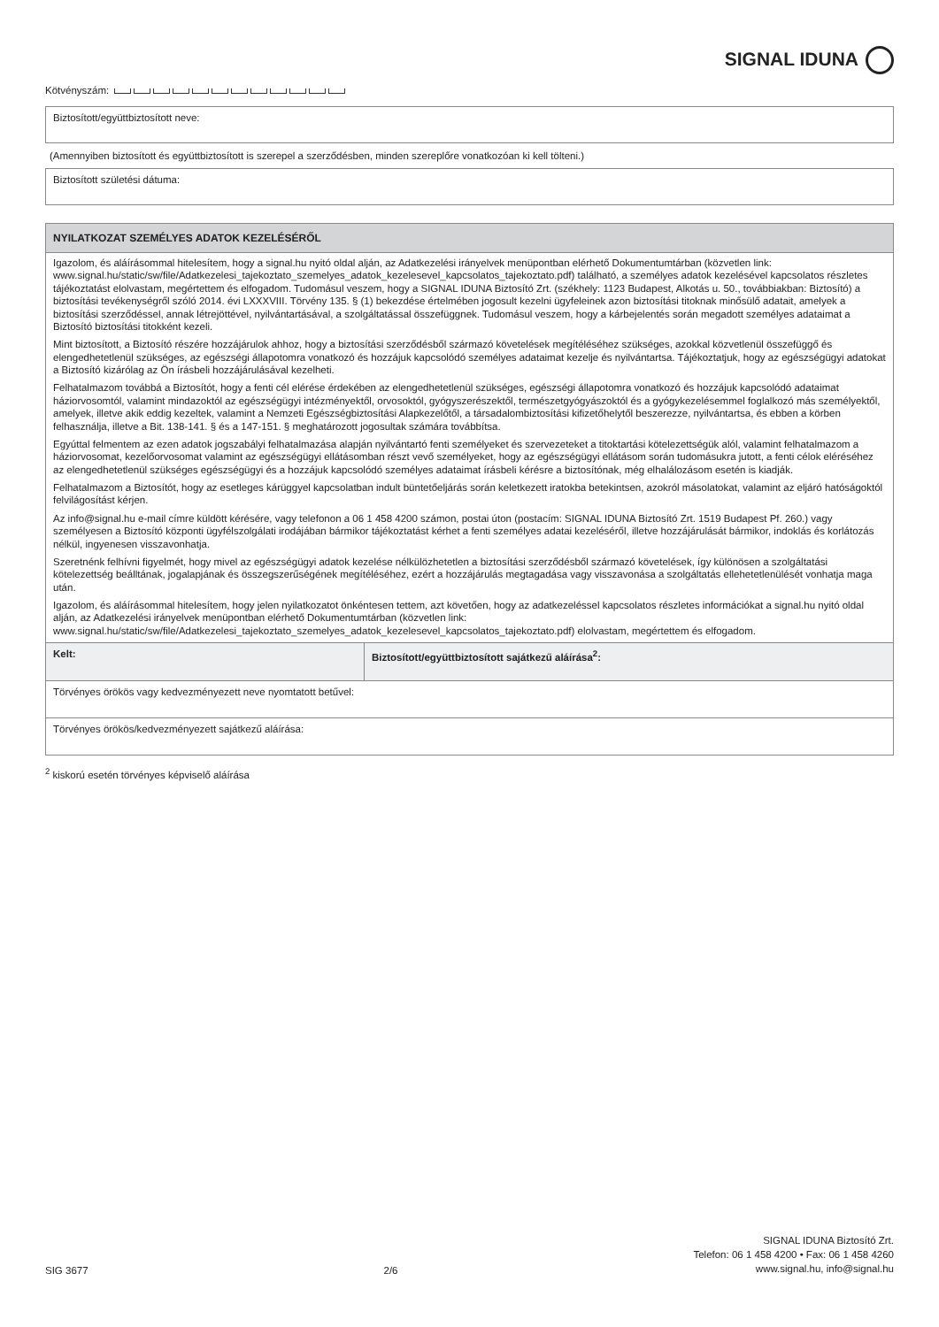SIGNAL IDUNA
Kötvényszám:
Biztosított/együttbiztosított neve:
(Amennyiben biztosított és együttbiztosított is szerepel a szerződésben, minden szereplőre vonatkozóan ki kell tölteni.)
Biztosított születési dátuma:
NYILATKOZAT SZEMÉLYES ADATOK KEZELÉSÉRŐL
Igazolom, és aláírásommal hitelesítem, hogy a signal.hu nyitó oldal alján, az Adatkezelési irányelvek menüpontban elérhető Dokumentumtárban (közvetlen link: www.signal.hu/static/sw/file/Adatkezelesi_tajekoztato_szemelyes_adatok_kezelesevel_kapcsolatos_tajekoztato.pdf) található, a személyes adatok kezelésével kapcsolatos részletes tájékoztatást elolvastam, megértettem és elfogadom. Tudomásul veszem, hogy a SIGNAL IDUNA Biztosító Zrt. (székhely: 1123 Budapest, Alkotás u. 50., továbbiakban: Biztosító) a biztosítási tevékenységről szóló 2014. évi LXXXVIII. Törvény 135. § (1) bekezdése értelmében jogosult kezelni ügyfeleinek azon biztosítási titoknak minősülő adatait, amelyek a biztosítási szerződéssel, annak létrejöttével, nyilvántartásával, a szolgáltatással összefüggnek. Tudomásul veszem, hogy a kárbejelentés során megadott személyes adataimat a Biztosító biztosítási titokként kezeli.
Mint biztosított, a Biztosító részére hozzájárulok ahhoz, hogy a biztosítási szerződésből származó követelések megítéléséhez szükséges, azokkal közvetlenül összefüggő és elengedhetetlenül szükséges, az egészségi állapotomra vonatkozó és hozzájuk kapcsolódó személyes adataimat kezelje és nyilvántartsa. Tájékoztatjuk, hogy az egészségügyi adatokat a Biztosító kizárólag az Ön írásbeli hozzájárulásával kezelheti.
Felhatalmazom továbbá a Biztosítót, hogy a fenti cél elérése érdekében az elengedhetetlenül szükséges, egészségi állapotomra vonatkozó és hozzájuk kapcsolódó adataimat háziorvosomtól, valamint mindazoktól az egészségügyi intézményektől, orvosoktól, gyógyszerészektől, természetgyógyászoktól és a gyógykezelésemmel foglalkozó más személyektől, amelyek, illetve akik eddig kezeltek, valamint a Nemzeti Egészségbiztosítási Alapkezelőtől, a társadalombiztosítási kifizetőhelytől beszerezze, nyilvántartsa, és ebben a körben felhasználja, illetve a Bit. 138-141. § és a 147-151. § meghatározott jogosultak számára továbbítsa.
Egyúttal felmentem az ezen adatok jogszabályi felhatalmazása alapján nyilvántartó fenti személyeket és szervezeteket a titoktartási kötelezettségük alól, valamint felhatalmazom a háziorvosomat, kezelőorvosomat valamint az egészségügyi ellátásomban részt vevő személyeket, hogy az egészségügyi ellátásom során tudomásukra jutott, a fenti célok eléréséhez az elengedhetetlenül szükséges egészségügyi és a hozzájuk kapcsolódó személyes adataimat írásbeli kérésre a biztosítónak, még elhalálozásom esetén is kiadják.
Felhatalmazom a Biztosítót, hogy az esetleges kárüggyel kapcsolatban indult büntetőeljárás során keletkezett iratokba betekintsen, azokról másolatokat, valamint az eljáró hatóságoktól felvilágosítást kérjen.
Az info@signal.hu e-mail címre küldött kérésére, vagy telefonon a 06 1 458 4200 számon, postai úton (postacím: SIGNAL IDUNA Biztosító Zrt. 1519 Budapest Pf. 260.) vagy személyesen a Biztosító központi ügyfélszolgálati irodájában bármikor tájékoztatást kérhet a fenti személyes adatai kezeléséről, illetve hozzájárulását bármikor, indoklás és korlátozás nélkül, ingyenesen visszavonhatja.
Szeretnénk felhívni figyelmét, hogy mivel az egészségügyi adatok kezelése nélkülözhetetlen a biztosítási szerződésből származó követelések, így különösen a szolgáltatási kötelezettség beálltának, jogalapjának és összegszerűségének megítéléséhez, ezért a hozzájárulás megtagadása vagy visszavonása a szolgáltatás ellehetetlenülését vonhatja maga után.
Igazolom, és aláírásommal hitelesítem, hogy jelen nyilatkozatot önkéntesen tettem, azt követően, hogy az adatkezeléssel kapcsolatos részletes információkat a signal.hu nyitó oldal alján, az Adatkezelési irányelvek menüpontban elérhető Dokumentumtárban (közvetlen link: www.signal.hu/static/sw/file/Adatkezelesi_tajekoztato_szemelyes_adatok_kezelesevel_kapcsolatos_tajekoztato.pdf) elolvastam, megértettem és elfogadom.
Kelt: Biztosított/együttbiztosított sajátkezű aláírása<sup>2</sup>:
Törvényes örökös vagy kedvezményezett neve nyomtatott betűvel:
Törvényes örökös/kedvezményezett sajátkezű aláírása:
<sup>2</sup> kiskorú esetén törvényes képviselő aláírása
SIG 3677
2/6
SIGNAL IDUNA Biztosító Zrt.
Telefon: 06 1 458 4200 • Fax: 06 1 458 4260
www.signal.hu, info@signal.hu